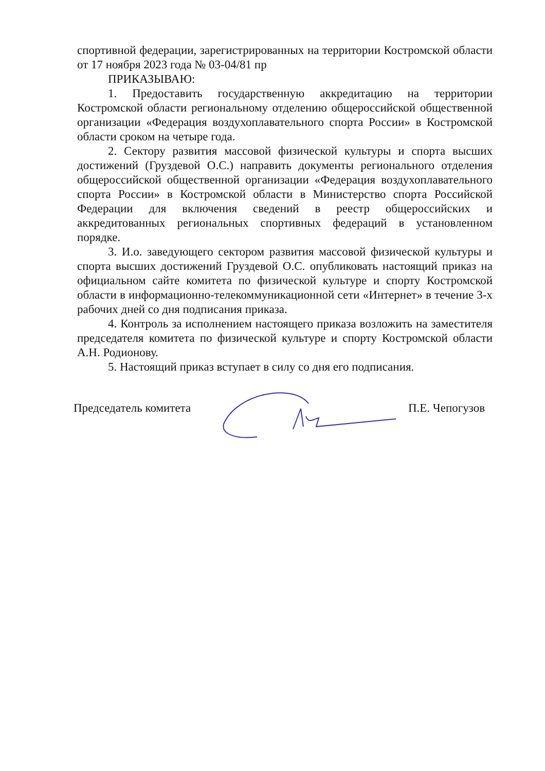спортивной федерации, зарегистрированных на территории Костромской области от 17 ноября 2023 года № 03-04/81 пр
ПРИКАЗЫВАЮ:
1. Предоставить государственную аккредитацию на территории Костромской области региональному отделению общероссийской общественной организации «Федерация воздухоплавательного спорта России» в Костромской области сроком на четыре года.
2. Сектору развития массовой физической культуры и спорта высших достижений (Груздевой О.С.) направить документы регионального отделения общероссийской общественной организации «Федерация воздухоплавательного спорта России» в Костромской области в Министерство спорта Российской Федерации для включения сведений в реестр общероссийских и аккредитованных региональных спортивных федераций в установленном порядке.
3. И.о. заведующего сектором развития массовой физической культуры и спорта высших достижений Груздевой О.С. опубликовать настоящий приказ на официальном сайте комитета по физической культуре и спорту Костромской области в информационно-телекоммуникационной сети «Интернет» в течение 3-х рабочих дней со дня подписания приказа.
4. Контроль за исполнением настоящего приказа возложить на заместителя председателя комитета по физической культуре и спорту Костромской области А.Н. Родионову.
5. Настоящий приказ вступает в силу со дня его подписания.
Председатель комитета П.Е. Чепогузов